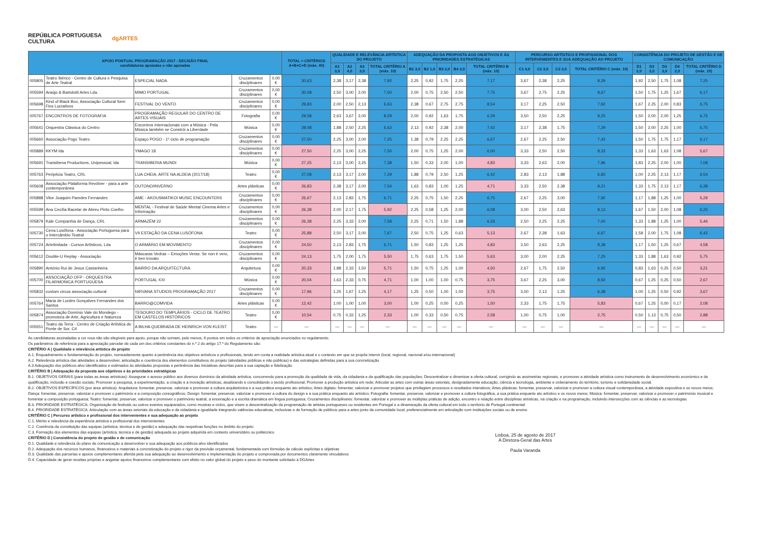REPÚBLICA PORTUGUESA
CULTURA dgARTES
| APOIO PONTUAL PROGRAMAÇÃO 2017 - DECISÃO FINAL candidaturas apoiadas e não apoiadas | | | | | TOTAL = CRITÉRIOS A+B+C+D (máx. 40) | QUALIDADE E RELEVÂNCIA ARTÍSTICA DO PROJETO | | | | ADEQUAÇÃO DA PROPOSTA AOS OBJETIVOS E ÀS PRIORIDADES ESTRATÉGICAS | | | | | PERCURSO ARTÍSTICO E PROFISSIONAL DOS INTERVENIENTES E SUA ADEQUAÇÃO AO PROJETO | | | | CONSISTÊNCIA DO PROJETO DE GESTÃO E DE COMUNICAÇÃO | | | | |
| --- | --- | --- | --- | --- | --- | --- | --- | --- | --- | --- | --- | --- | --- | --- | --- | --- | --- | --- | --- | --- | --- | --- | --- |
| | | | | | | A1 3,0 | A2 4,0 | A3 3,0 | TOTAL CRITÉRIO A (máx. 10) | B1 3,0 | B2 1,0 | B3 3,0 | B4 3,0 | TOTAL CRITÉRIO B (máx. 10) | C1 4,0 | C2 3,0 | C3 3,0 | TOTAL CRITÉRIO C (máx. 10) | D1 2,0 | D2 3,0 | D3 3,0 | D4 2,0 | TOTAL CRITÉRIO D (máx. 10) |
| 005805 | Teatro Ibérico - Centro de Cultura e Pesquisa de Arte Teatral | ESPECIAL NADA | Cruzamentos disciplinares | 0,00 € | 30,63 | 2,38 | 3,17 | 2,38 | 7,92 | 2,25 | 0,92 | 1,75 | 2,25 | 7,17 | 3,67 | 2,38 | 2,25 | 8,29 | 1,92 | 2,50 | 1,75 | 1,08 | 7,25 |
| 005594 | Araújo & Bartolotti Artes Lda. | MIMO PORTUGAL | Cruzamentos disciplinares | 0,00 € | 30,08 | 2,50 | 3,00 | 2,00 | 7,50 | 2,00 | 0,75 | 2,50 | 2,50 | 7,75 | 3,67 | 2,75 | 2,25 | 8,67 | 1,50 | 1,75 | 1,25 | 1,67 | 6,17 |
| 005698 | Kind of Black Box, Associação Cultural Sem Fins Lucrativos | FESTIVAL DO VENTO | Cruzamentos disciplinares | 0,00 € | 29,83 | 2,00 | 2,50 | 2,13 | 6,63 | 2,38 | 0,67 | 2,75 | 2,75 | 8,54 | 3,17 | 2,25 | 2,50 | 7,92 | 1,67 | 2,25 | 2,00 | 0,83 | 6,75 |
| 005767 | ENCONTROS DE FOTOGRAFIA | PROGRAMAÇÃO REGULAR DO CENTRO DE ARTES VISUAIS | Fotografia | 0,00 € | 29,58 | 2,63 | 3,67 | 2,00 | 8,29 | 2,00 | 0,92 | 1,63 | 1,75 | 6,29 | 3,50 | 2,50 | 2,25 | 8,25 | 1,50 | 2,00 | 2,00 | 1,25 | 6,75 |
| 005641 | Orquestra Clássica do Centro | Encontros Internacionais com a Música - Pela Música também se Constrói a Liberdade | Música | 0,00 € | 28,08 | 1,88 | 2,50 | 2,25 | 6,63 | 2,13 | 0,92 | 2,38 | 2,00 | 7,42 | 3,17 | 2,38 | 1,75 | 7,29 | 1,50 | 2,00 | 2,25 | 1,00 | 6,75 |
| 005660 | Associação Pogo Teatro | Espaço POGO - 1º ciclo de programação | Cruzamentos disciplinares | 0,00 € | 27,50 | 2,25 | 3,00 | 2,00 | 7,25 | 1,38 | 0,79 | 2,25 | 2,25 | 6,67 | 2,67 | 2,25 | 2,50 | 7,42 | 1,50 | 1,75 | 1,75 | 1,17 | 6,17 |
| 005889 | KKYM lda | YMAGO 18 | Cruzamentos disciplinares | 0,00 € | 27,50 | 2,25 | 3,00 | 2,25 | 7,50 | 2,00 | 0,75 | 1,25 | 2,00 | 6,00 | 3,33 | 2,50 | 2,50 | 8,33 | 1,33 | 1,63 | 1,63 | 1,08 | 5,67 |
| 005691 | Transibena Productions, Unipessoal, lda | TRANSIBERIA MUNDI | Música | 0,00 € | 27,25 | 2,13 | 3,00 | 2,25 | 7,38 | 1,50 | 0,33 | 2,00 | 1,00 | 4,83 | 3,33 | 2,63 | 2,00 | 7,96 | 1,83 | 2,25 | 2,00 | 1,00 | 7,08 |
| 005763 | Peripécia Teatro, CRL | LUA CHEIA, ARTE NA ALDEIA (2017/18) | Teatro | 0,00 € | 27,08 | 2,13 | 3,17 | 2,00 | 7,29 | 1,88 | 0,79 | 2,50 | 1,25 | 6,42 | 2,83 | 2,13 | 1,88 | 6,83 | 1,00 | 2,25 | 2,13 | 1,17 | 6,54 |
| 005608 | Associação Plataforma Revólver - para a arte contemporânea | OUTONO/INVERNO | Artes plásticas | 0,00 € | 26,83 | 2,38 | 3,17 | 2,00 | 7,54 | 1,63 | 0,83 | 1,00 | 1,25 | 4,71 | 3,33 | 2,50 | 2,38 | 8,21 | 1,33 | 1,75 | 2,13 | 1,17 | 6,38 |
| 005888 | Vitor Joaquim Paredes Fernandes | AME - AKOUSMATIKOI MUSIC ENCOUNTERS | Cruzamentos disciplinares | 0,00 € | 26,67 | 2,13 | 2,83 | 1,75 | 6,71 | 2,25 | 0,75 | 1,50 | 2,25 | 6,75 | 2,67 | 2,25 | 3,00 | 7,92 | 1,17 | 1,88 | 1,25 | 1,00 | 5,29 |
| 005599 | Ana Cecília Bacelar de Abreu Pinto Coelho | MENTAL - Festival de Saúde Mental Cinema Artes e Informação | Cruzamentos disciplinares | 0,00 € | 26,38 | 2,00 | 2,17 | 1,75 | 5,92 | 2,25 | 0,58 | 1,25 | 2,00 | 6,08 | 3,00 | 2,50 | 2,63 | 8,13 | 1,67 | 1,50 | 2,00 | 1,08 | 6,25 |
| 005879 | Kale Companhia de Dança, CRL | ARMAZÉM 22 | Cruzamentos disciplinares | 0,00 € | 26,38 | 2,25 | 3,33 | 2,00 | 7,58 | 2,25 | 0,71 | 1,50 | 1,88 | 6,33 | 2,50 | 2,25 | 2,25 | 7,00 | 1,33 | 1,88 | 1,25 | 1,00 | 5,46 |
| 005730 | Cena Lusófona - Associação Portuguesa para o Intercâmbio Teatral | VII ESTAÇÃO DA CENA LUSÓFONA | Teatro | 0,00 € | 25,88 | 2,50 | 3,17 | 2,00 | 7,67 | 2,50 | 0,75 | 1,25 | 0,63 | 5,13 | 2,67 | 2,38 | 1,63 | 6,67 | 1,58 | 2,00 | 1,75 | 1,08 | 6,42 |
| 005724 | Artelimitada - Cursos Artísticos, Lda | O ARMÁRIO EM MOVIMENTO | Cruzamentos disciplinares | 0,00 € | 24,50 | 2,13 | 2,83 | 1,75 | 6,71 | 1,50 | 0,83 | 1,25 | 1,25 | 4,83 | 3,50 | 2,63 | 2,25 | 8,38 | 1,17 | 1,50 | 1,25 | 0,67 | 4,58 |
| 005612 | Double-U Replay - Associação | Máscaras Vedras – Emoções Veras: Se non è vero, è ben trovato | Cruzamentos disciplinares | 0,00 € | 24,13 | 1,75 | 2,00 | 1,75 | 5,50 | 1,75 | 0,63 | 1,75 | 1,50 | 5,63 | 3,00 | 2,00 | 2,25 | 7,25 | 1,33 | 1,88 | 1,63 | 0,92 | 5,75 |
| 005890 | António Rui de Jesus Castanheira | BAIRRO DA ARQUITECTURA | Arquitetura | 0,00 € | 20,33 | 1,88 | 2,33 | 1,50 | 5,71 | 1,50 | 0,75 | 1,25 | 1,00 | 4,50 | 2,67 | 1,75 | 2,50 | 6,92 | 0,83 | 1,63 | 0,25 | 0,50 | 3,21 |
| 005700 | ASSOCIAÇÃO OFP - ORQUESTRA FILARMONICA PORTUGUESA | PORTUGAL XXI | Música | 0,00 € | 20,04 | 1,63 | 2,33 | 0,75 | 4,71 | 1,00 | 1,00 | 1,00 | 0,75 | 3,75 | 3,67 | 2,25 | 3,00 | 8,92 | 0,67 | 1,25 | 0,25 | 0,50 | 2,67 |
| 005832 | custom circus associação cultural | NIRVANA STUDIOS PROGRAMAÇÃO 2017 | Cruzamentos disciplinares | 0,00 € | 17,96 | 1,25 | 1,67 | 1,25 | 4,17 | 1,25 | 0,50 | 1,00 | 1,00 | 3,75 | 3,00 | 2,13 | 1,25 | 6,38 | 1,00 | 1,25 | 0,50 | 0,92 | 3,67 |
| 005764 | Maria de Lurdes Gonçalves Fernandes dos Santos | BARRO@COMVIDA | Artes plásticas | 0,00 € | 12,42 | 1,00 | 1,00 | 1,00 | 3,00 | 1,00 | 0,25 | 0,00 | 0,25 | 1,50 | 2,33 | 1,75 | 1,75 | 5,83 | 0,67 | 1,25 | 0,00 | 0,17 | 2,08 |
| 005874 | Associação Domínio Vale do Mondego - promotora de Arte, Agricultura e Natureza | TESOURO DO TEMPLÁRIOS - CICLO DE TEATRO EM CASTELOS HISTÓRICOS | Teatro | 0,00 € | 10,54 | 0,75 | 0,33 | 1,25 | 2,33 | 1,00 | 0,33 | 0,50 | 0,75 | 2,58 | 1,00 | 0,75 | 1,00 | 2,75 | 0,50 | 1,13 | 0,75 | 0,50 | 2,88 |
| 005551 | Teatro da Terra - Centro de Criação Artística de Ponte de Sor, Crl | A BILHA QUEBRADA DE HEINRICH VON KLEIST | Teatro | — | — | — | — | — | — | — | — | — | — | — | — | — | — | — | — | — | — | — | — |
As candidaturas assinaladas a cor rosa não são elegíveis para apoio, porque não somam, pelo menos, 6 pontos em todos os critérios de apreciação enunciados no regulamento.
Os parâmetros de referência para a apreciação parcelar de cada um dos critérios constantes do n.º 2 do artigo 17.º do Regulamento são:
CRITÉRIO A | Qualidade e relevância artística do projeto
A.1. Enquadramento e fundamentação do projeto, nomeadamente quanto à pertinência dos objetivos artísticos e profissionais, tendo em conta a realidade artística atual e o contexto em que se propõe intervir (local, regional, nacional e/ou internacional)
A.2. Relevância artística das atividades a desenvolver, articulação e coerência dos elementos constitutivos do projeto (atividades públicas e não públicas) e das estratégias definidas para a sua concretização
A.3 Adequação dos públicos-alvo identificados e estimados às atividades propostas e pertinência das iniciativas descritas para a sua captação e fidelização
CRITÉRIO B | Adequação da proposta aos objetivos e às prioridades estratégicas
B.1. OBJETIVOS GERAIS (para todas as áreas artísticas): Assegurar o acesso público aos diversos domínios da atividade artística, concorrendo para a promoção da qualidade de vida, da cidadania e da qualificação das populações; Descentralizar e dinamizar a oferta cultural, corrigindo as assimetrias regionais, e promover a atividade artística como instrumento de desenvolvimento económico e de qualificação, inclusão e coesão sociais; Promover a pesquisa, a experimentação, a criação e a inovação artísticas, atualizando e consolidando o tecido profissional; Promover a produção artística em rede; Articular as artes com outras áreas setoriais, designadamente educação, ciência e tecnologia, ambiente e ordenamento do território, turismo e solidariedade social.
B.2. OBJETIVOS ESPECÍFICOS (por área artística): Arquitetura: fomentar, preservar, valorizar e promover a cultura arquitetónica e a sua prática enquanto ato artístico; Artes digitais: fomentar, valorizar e promover projetos que privilegiem processos e resultados interativos; Artes plásticas: fomentar, preservar, valorizar e promover a cultura visual contemporânea, a atividade expositiva e os novos meios; Dança: fomentar, preservar, valorizar e promover o património e a composição coreográficos; Design: fomentar, preservar, valorizar e promover a cultura do design e a sua prática enquanto ato artístico; Fotografia: fomentar, preservar, valorizar e promover a cultura fotográfica, a sua prática enquanto ato artístico e os novos meios; Música: fomentar, preservar, valorizar e promover o património musical e fomentar a composição portuguesa; Teatro: fomentar, preservar, valorizar e promover o património teatral, a encenação e a escrita dramática em língua portuguesa; Cruzamentos disciplinares: fomentar, valorizar e promover as múltiplas práticas de adição, encontro e relação entre disciplinas artísticas, na criação e na programação, incluindo intersecções com as ciências e as tecnologias
B.3. PRIORIDADE ESTRATÉGICA: Organização de festivais ou outros eventos equiparados, como mostras e ciclos, que visem a descentralização da programação de artistas portugueses ou residentes em Portugal e a dinamização da oferta cultural em todo o território de Portugal continental
B.4. PRIORIDADE ESTRATÉGICA: Articulação com as áreas setoriais da educação e da cidadania e igualdade integrando valências educativas, inclusivas e de formação de públicos para a artes junto da comunidade local, preferencialmente em articulação com instituições sociais ou de ensino
CRITÉRIO C | Percurso artístico e profissional dos intervenientes e sua adequação ao projeto
C.1. Mérito e relevância da experiência artística e profissional dos intervenientes
C.2. Coerência da constituição das equipas (artística, técnica e de gestão) e adequação das respetivas funções no âmbito do projeto
C.3. Formação dos elementos das equipas (artística, técnica e de gestão) adequada ao projeto adquirida em contexto universitário ou politécnico
CRITÉRIO D | Consistência do projeto de gestão e de comunicação
D.1. Qualidade e relevância do plano de comunicação a desenvolver e sua adequação aos públicos-alvo identificados
D.2. Adequação dos recursos humanos, financeiros e materiais à concretização do projeto e rigor da previsão orçamental, fundamentada com fórmulas de cálculo explícitas e objetivas
D.3. Qualidade das parcerias e apoios complementares aferida pela sua adequação ao desenvolvimento e implementação do projeto e comprovada por documentos claramente vinculativos
D.4. Capacidade de gerar receitas próprias e angariar apoios financeiros complementares com efeito no valor global do projeto e peso do montante solicitado à DGArtes
Lisboa, 25 de agosto de 2017
A Diretora-Geral das Artes
Paula Varanda